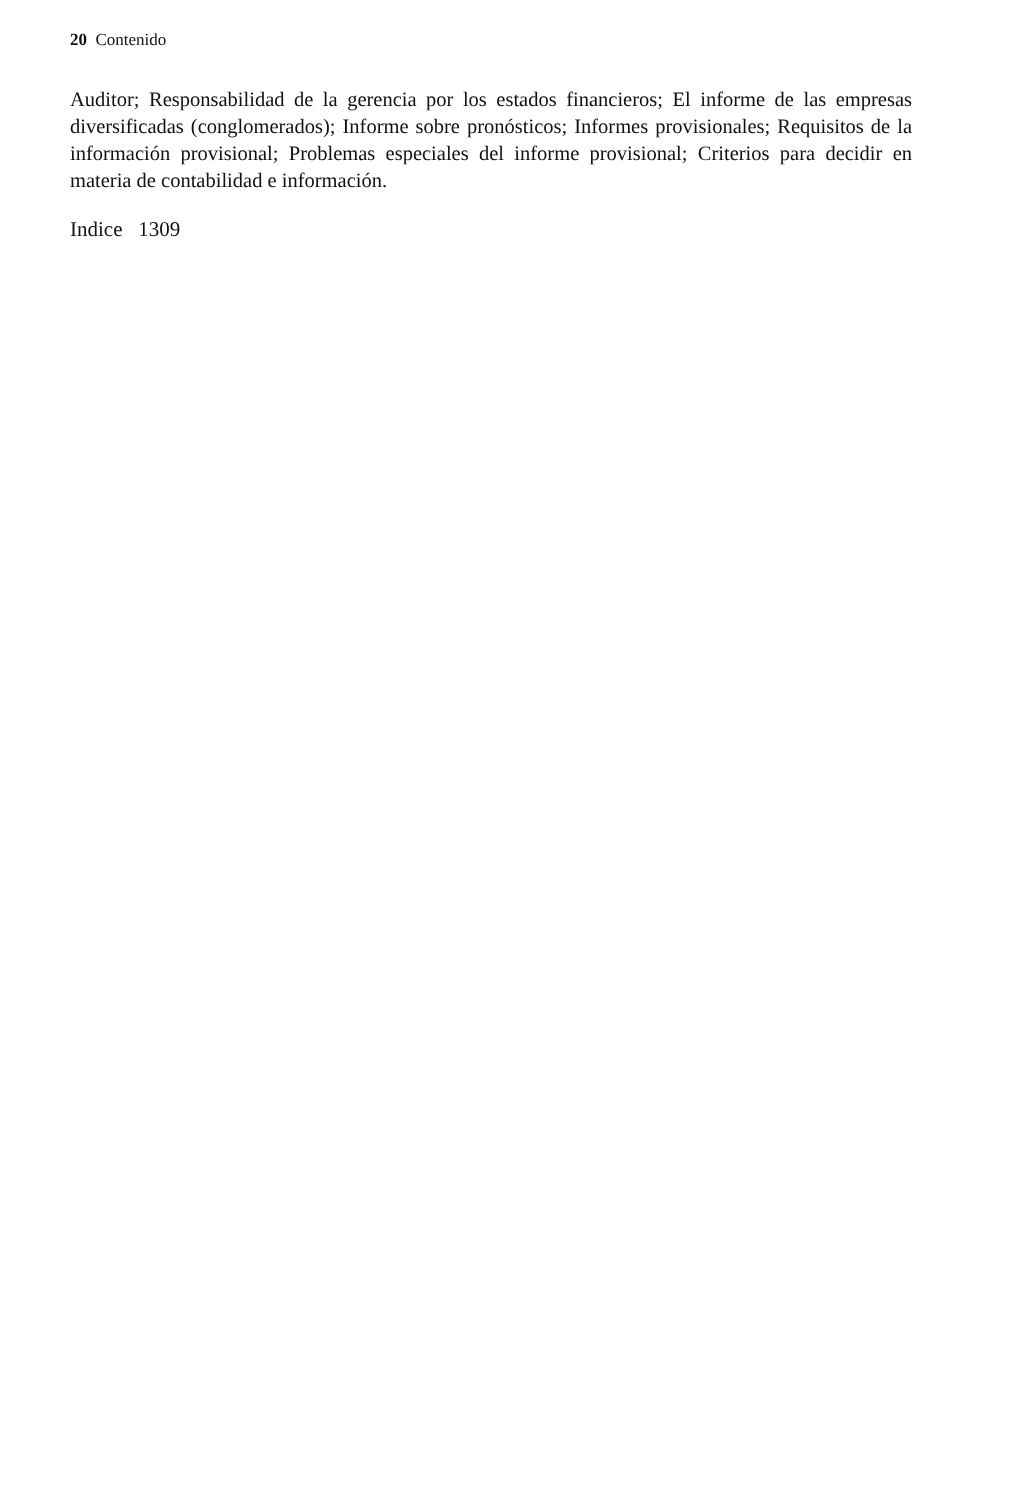20 Contenido
Auditor; Responsabilidad de la gerencia por los estados financieros; El informe de las empresas diversificadas (conglomerados); Informe sobre pronósticos; Informes provisionales; Requisitos de la información provisional; Problemas especiales del informe provisional; Criterios para decidir en materia de contabilidad e información.
Indice 1309